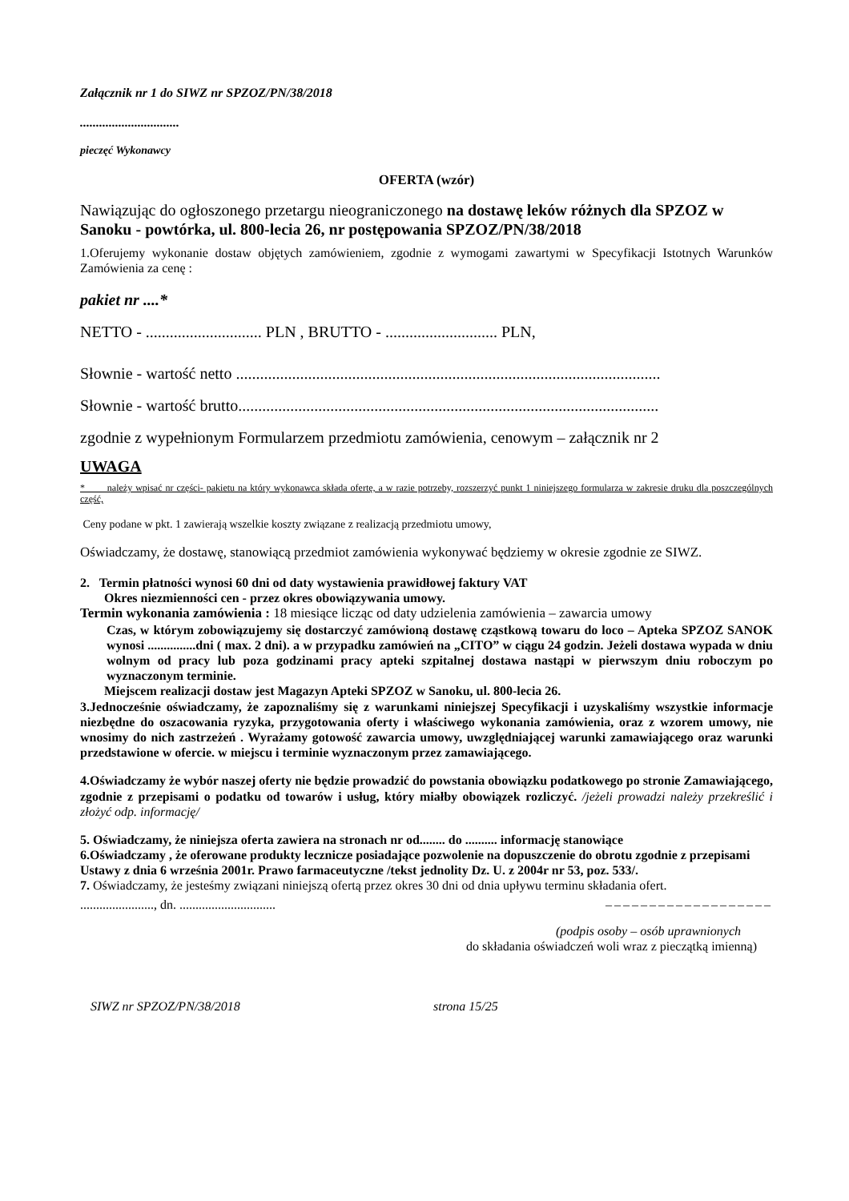Załącznik nr 1 do SIWZ nr SPZOZ/PN/38/2018
...............................
pieczęć Wykonawcy
OFERTA (wzór)
Nawiązując do ogłoszonego przetargu nieograniczonego na dostawę leków różnych dla SPZOZ w Sanoku - powtórka, ul. 800-lecia 26, nr postępowania SPZOZ/PN/38/2018
1.Oferujemy wykonanie dostaw objętych zamówieniem, zgodnie z wymogami zawartymi w Specyfikacji Istotnych Warunków Zamówienia za cenę :
pakiet nr ....*
NETTO - ............................. PLN , BRUTTO - ............................ PLN,
Słownie - wartość netto ..........................................................................................................
Słownie - wartość brutto.........................................................................................................
zgodnie z wypełnionym Formularzem przedmiotu zamówienia, cenowym – załącznik nr 2
UWAGA
* należy wpisać nr części- pakietu na który wykonawca składa ofertę, a w razie potrzeby, rozszerzyć punkt 1 niniejszego formularza w zakresie druku dla poszczególnych część,
Ceny podane w pkt. 1 zawierają wszelkie koszty związane z realizacją przedmiotu umowy,
Oświadczamy, że dostawę, stanowiącą przedmiot zamówienia wykonywać będziemy w okresie zgodnie ze SIWZ.
2. Termin płatności wynosi 60 dni od daty wystawienia prawidłowej faktury VAT
Okres niezmienności cen - przez okres obowiązywania umowy.
Termin wykonania zamówienia : 18 miesiące licząc od daty udzielenia zamówienia – zawarcia umowy
Czas, w którym zobowiązujemy się dostarczyć zamówioną dostawę cząstkową towaru do loco – Apteka SPZOZ SANOK wynosi ...............dni ( max. 2 dni). a w przypadku zamówień na „CITO” w ciągu 24 godzin. Jeżeli dostawa wypada w dniu wolnym od pracy lub poza godzinami pracy apteki szpitalnej dostawa nastąpi w pierwszym dniu roboczym po wyznaczonym terminie.
Miejscem realizacji dostaw jest Magazyn Apteki SPZOZ w Sanoku, ul. 800-lecia 26.
3.Jednocześnie oświadczamy, że zapoznaliśmy się z warunkami niniejszej Specyfikacji i uzyskaliśmy wszystkie informacje niezbędne do oszacowania ryzyka, przygotowania oferty i właściwego wykonania zamówienia, oraz z wzorem umowy, nie wnosimy do nich zastrzeżeń . Wyrażamy gotowość zawarcia umowy, uwzględniającej warunki zamawiającego oraz warunki przedstawione w ofercie. w miejscu i terminie wyznaczonym przez zamawiającego.
4.Oświadczamy że wybór naszej oferty nie będzie prowadzić do powstania obowiązku podatkowego po stronie Zamawiającego, zgodnie z przepisami o podatku od towarów i usług, który miałby obowiązek rozliczyć. /jeżeli prowadzi należy przekreślić i złożyć odp. informację/
5. Oświadczamy, że niniejsza oferta zawiera na stronach nr od........ do .......... informację stanowiące
6.Oświadczamy , że oferowane produkty lecznicze posiadające pozwolenie na dopuszczenie do obrotu zgodnie z przepisami Ustawy z dnia 6 września 2001r. Prawo farmaceutyczne /tekst jednolity Dz. U. z 2004r nr 53, poz. 533/.
7. Oświadczamy, że jesteśmy związani niniejszą ofertą przez okres 30 dni od dnia upływu terminu składania ofert.
......................., dn. .............................. –––––––––––––––––––
(podpis osoby – osób uprawnionych
do składania oświadczeń woli wraz z pieczątką imienną)
SIWZ nr SPZOZ/PN/38/2018 strona 15/25